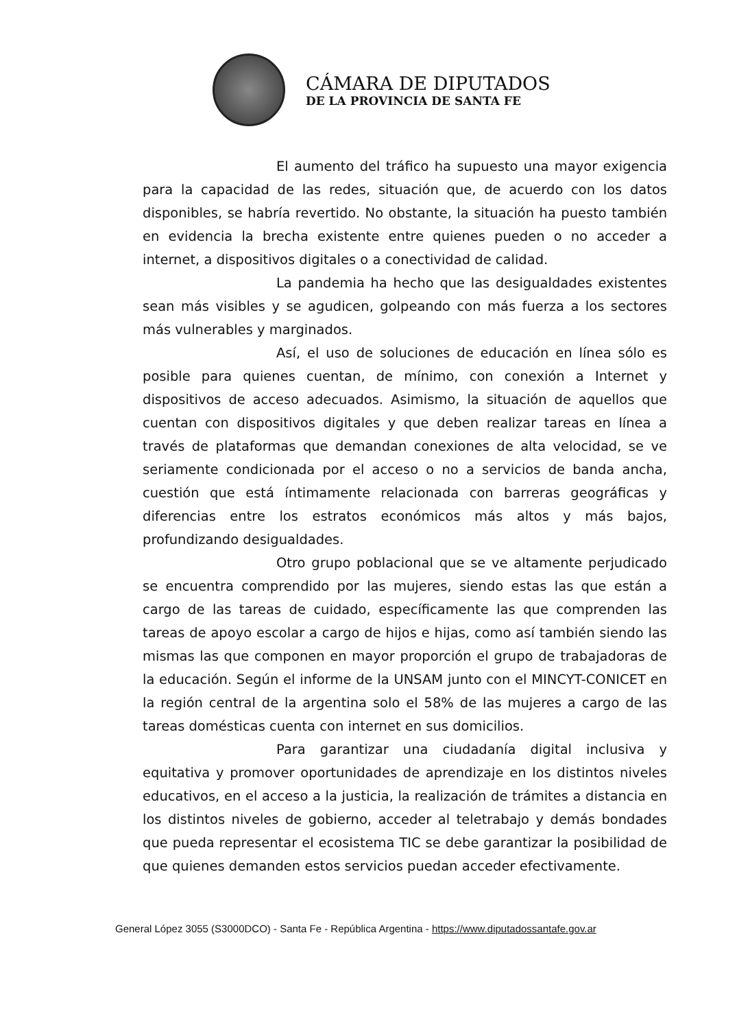CÁMARA DE DIPUTADOS
DE LA PROVINCIA DE SANTA FE
El aumento del tráfico ha supuesto una mayor exigencia para la capacidad de las redes, situación que, de acuerdo con los datos disponibles, se habría revertido. No obstante, la situación ha puesto también en evidencia la brecha existente entre quienes pueden o no acceder a internet, a dispositivos digitales o a conectividad de calidad.
La pandemia ha hecho que las desigualdades existentes sean más visibles y se agudicen, golpeando con más fuerza a los sectores más vulnerables y marginados.
Así, el uso de soluciones de educación en línea sólo es posible para quienes cuentan, de mínimo, con conexión a Internet y dispositivos de acceso adecuados. Asimismo, la situación de aquellos que cuentan con dispositivos digitales y que deben realizar tareas en línea a través de plataformas que demandan conexiones de alta velocidad, se ve seriamente condicionada por el acceso o no a servicios de banda ancha, cuestión que está íntimamente relacionada con barreras geográficas y diferencias entre los estratos económicos más altos y más bajos, profundizando desigualdades.
Otro grupo poblacional que se ve altamente perjudicado se encuentra comprendido por las mujeres, siendo estas las que están a cargo de las tareas de cuidado, específicamente las que comprenden las tareas de apoyo escolar a cargo de hijos e hijas, como así también siendo las mismas las que componen en mayor proporción el grupo de trabajadoras de la educación. Según el informe de la UNSAM junto con el MINCYT-CONICET en la región central de la argentina solo el 58% de las mujeres a cargo de las tareas domésticas cuenta con internet en sus domicilios.
Para garantizar una ciudadanía digital inclusiva y equitativa y promover oportunidades de aprendizaje en los distintos niveles educativos, en el acceso a la justicia, la realización de trámites a distancia en los distintos niveles de gobierno, acceder al teletrabajo y demás bondades que pueda representar el ecosistema TIC se debe garantizar la posibilidad de que quienes demanden estos servicios puedan acceder efectivamente.
General López 3055 (S3000DCO) - Santa Fe - República Argentina - https://www.diputadossantafe.gov.ar